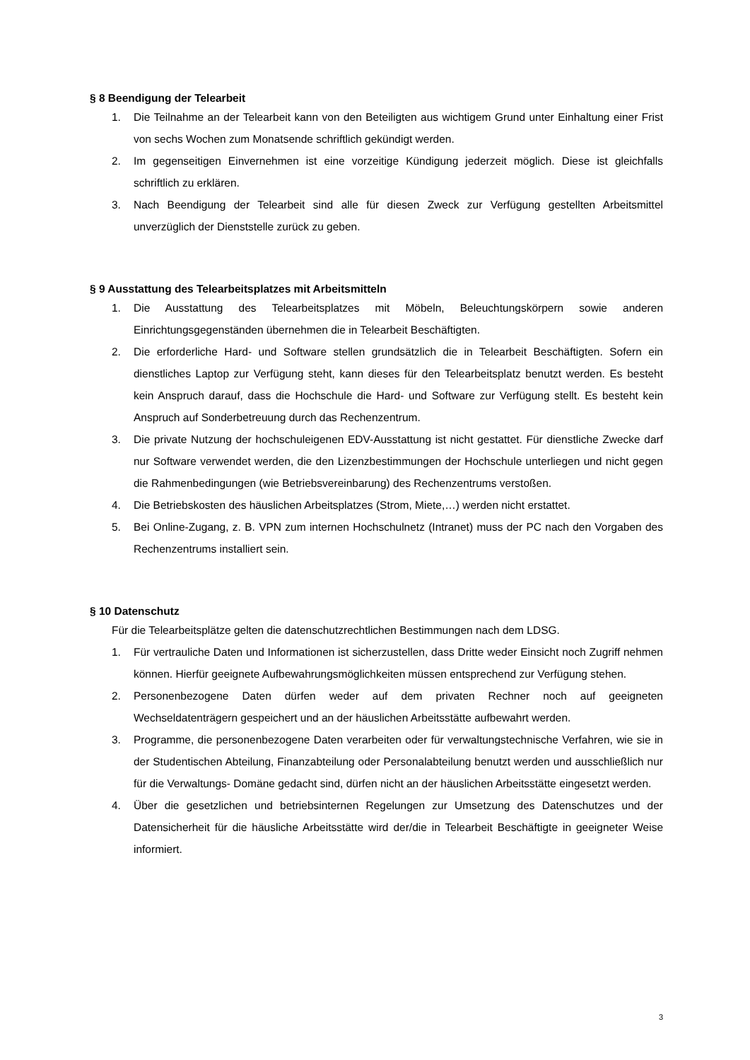§ 8 Beendigung der Telearbeit
1. Die Teilnahme an der Telearbeit kann von den Beteiligten aus wichtigem Grund unter Einhaltung einer Frist von sechs Wochen zum Monatsende schriftlich gekündigt werden.
2. Im gegenseitigen Einvernehmen ist eine vorzeitige Kündigung jederzeit möglich. Diese ist gleichfalls schriftlich zu erklären.
3. Nach Beendigung der Telearbeit sind alle für diesen Zweck zur Verfügung gestellten Arbeitsmittel unverzüglich der Dienststelle zurück zu geben.
§ 9 Ausstattung des Telearbeitsplatzes mit Arbeitsmitteln
1. Die Ausstattung des Telearbeitsplatzes mit Möbeln, Beleuchtungskörpern sowie anderen Einrichtungsgegenständen übernehmen die in Telearbeit Beschäftigten.
2. Die erforderliche Hard- und Software stellen grundsätzlich die in Telearbeit Beschäftigten. Sofern ein dienstliches Laptop zur Verfügung steht, kann dieses für den Telearbeitsplatz benutzt werden. Es besteht kein Anspruch darauf, dass die Hochschule die Hard- und Software zur Verfügung stellt. Es besteht kein Anspruch auf Sonderbetreuung durch das Rechenzentrum.
3. Die private Nutzung der hochschuleigenen EDV-Ausstattung ist nicht gestattet. Für dienstliche Zwecke darf nur Software verwendet werden, die den Lizenzbestimmungen der Hochschule unterliegen und nicht gegen die Rahmenbedingungen (wie Betriebsvereinbarung) des Rechenzentrums verstoßen.
4. Die Betriebskosten des häuslichen Arbeitsplatzes (Strom, Miete,…) werden nicht erstattet.
5. Bei Online-Zugang, z. B. VPN zum internen Hochschulnetz (Intranet) muss der PC nach den Vorgaben des Rechenzentrums installiert sein.
§ 10 Datenschutz
Für die Telearbeitsplätze gelten die datenschutzrechtlichen Bestimmungen nach dem LDSG.
1. Für vertrauliche Daten und Informationen ist sicherzustellen, dass Dritte weder Einsicht noch Zugriff nehmen können. Hierfür geeignete Aufbewahrungsmöglichkeiten müssen entsprechend zur Verfügung stehen.
2. Personenbezogene Daten dürfen weder auf dem privaten Rechner noch auf geeigneten Wechseldatenträgern gespeichert und an der häuslichen Arbeitsstätte aufbewahrt werden.
3. Programme, die personenbezogene Daten verarbeiten oder für verwaltungstechnische Verfahren, wie sie in der Studentischen Abteilung, Finanzabteilung oder Personalabteilung benutzt werden und ausschließlich nur für die Verwaltungs- Domäne gedacht sind, dürfen nicht an der häuslichen Arbeitsstätte eingesetzt werden.
4. Über die gesetzlichen und betriebsinternen Regelungen zur Umsetzung des Datenschutzes und der Datensicherheit für die häusliche Arbeitsstätte wird der/die in Telearbeit Beschäftigte in geeigneter Weise informiert.
3